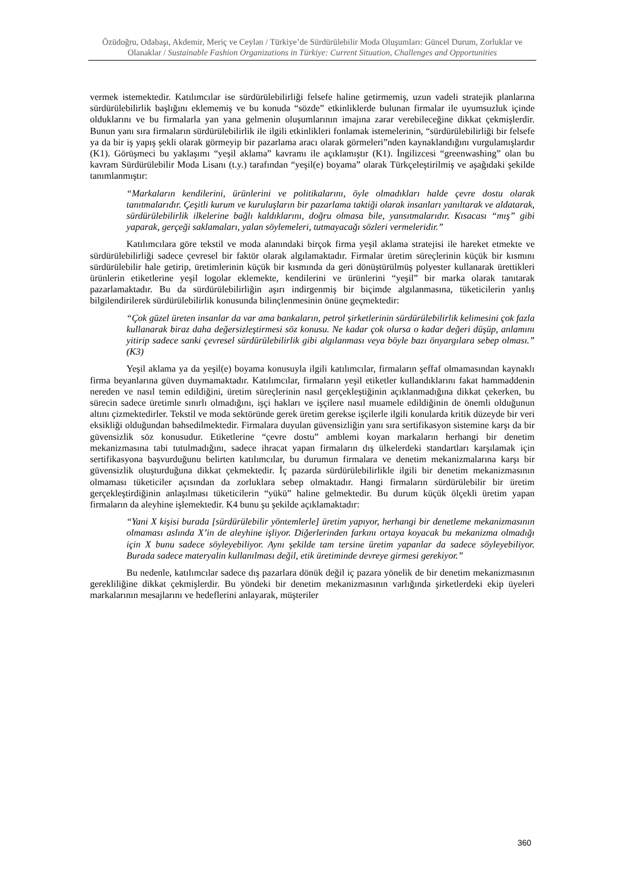Özüdoğru, Odabaşı, Akdemir, Meriç ve Ceylan / Türkiye’de Sürdürülebilir Moda Oluşumları: Güncel Durum, Zorluklar ve Olanaklar / Sustainable Fashion Organizations in Türkiye: Current Situation, Challenges and Opportunities
vermek istemektedir. Katılımcılar ise sürdürülebilirliği felsefe haline getirmemiş, uzun vadeli stratejik planlarına sürdürülebilirlik başlığını eklememiş ve bu konuda “sözde” etkinliklerde bulunan firmalar ile uyumsuzluk içinde olduklarını ve bu firmalarla yan yana gelmenin oluşumlarının imajına zarar verebileceğine dikkat çekmişlerdir. Bunun yanı sıra firmaların sürdürülebilirlik ile ilgili etkinlikleri fonlamak istemelerinin, “sürdürülebilirliği bir felsefe ya da bir iş yapış şekli olarak görmeyip bir pazarlama aracı olarak görmeleri”nden kaynaklandığını vurgulamışlardır (K1). Görüşmeci bu yaklaşımı “yeşil aklama” kavramı ile açıklamıştır (K1). İngilizcesi “greenwashing” olan bu kavram Sürdürülebilir Moda Lisanı (t.y.) tarafından “yeşil(e) boyama” olarak Türkçeleştirilmiş ve aşağıdaki şekilde tanımlanmıştır:
“Markaların kendilerini, ürünlerini ve politikalarını, öyle olmadıkları halde çevre dostu olarak tanıtmalarıdır. Çeşitli kurum ve kuruluşların bir pazarlama taktiği olarak insanları yanıltarak ve aldatarak, sürdürülebilirlik ilkelerine bağlı kaldıklarını, doğru olmasa bile, yansıtmalarıdır. Kısacası “mış” gibi yaparak, gerçeği saklamaları, yalan söylemeleri, tutmayacağı sözleri vermeleridir.”
Katılımcılara göre tekstil ve moda alanındaki birçok firma yeşil aklama stratejisi ile hareket etmekte ve sürdürülebilirliği sadece çevresel bir faktör olarak algılamaktadır. Firmalar üretim süreçlerinin küçük bir kısmını sürdürülebilir hale getirip, üretimlerinin küçük bir kısmında da geri dönüştürülmüş polyester kullanarak ürettikleri ürünlerin etiketlerine yeşil logolar eklemekte, kendilerini ve ürünlerini “yeşil” bir marka olarak tanıtarak pazarlamaktadır. Bu da sürdürülebilirliğin aşırı indirgenmiş bir biçimde algılanmasına, tüketicilerin yanlış bilgilendirilerek sürdürülebilirlik konusunda bilinçlenmesinin önüne geçmektedir:
“Çok güzel üreten insanlar da var ama bankaların, petrol şirketlerinin sürdürülebilirlik kelimesini çok fazla kullanarak biraz daha değersizleştirmesi söz konusu. Ne kadar çok olursa o kadar değeri düşüp, anlamını yitirip sadece sanki çevresel sürdürülebilirlik gibi algılanması veya böyle bazı önyargılara sebep olması.” (K3)
Yeşil aklama ya da yeşil(e) boyama konusuyla ilgili katılımcılar, firmaların şeffaf olmamasından kaynaklı firma beyanlarına güven duymamaktadır. Katılımcılar, firmaların yeşil etiketler kullandıklarını fakat hammaddenin nereden ve nasıl temin edildiğini, üretim süreçlerinin nasıl gerçekleştiğinin açıklanmadığına dikkat çekerken, bu sürecin sadece üretimle sınırlı olmadığını, işçi hakları ve işçilere nasıl muamele edildiğinin de önemli olduğunun altını çizmektedirler. Tekstil ve moda sektöründe gerek üretim gerekse işçilerle ilgili konularda kritik düzeyde bir veri eksikliği olduğundan bahsedilmektedir. Firmalara duyulan güvensizliğin yanı sıra sertifikasyon sistemine karşı da bir güvensizlik söz konusudur. Etiketlerine “çevre dostu” amblemi koyan markaların herhangi bir denetim mekanizmasına tabi tutulmadığını, sadece ihracat yapan firmaların dış ülkelerdeki standartları karşılamak için sertifikasyona başvurduğunu belirten katılımcılar, bu durumun firmalara ve denetim mekanizmalarına karşı bir güvensizlik oluşturduğuna dikkat çekmektedir. İç pazarda sürdürülebilirlikle ilgili bir denetim mekanizmasının olmaması tüketiciler açısından da zorluklara sebep olmaktadır. Hangi firmaların sürdürülebilir bir üretim gerçekleştirdiğinin anlaşılması tüketicilerin “yükü” haline gelmektedir. Bu durum küçük ölçekli üretim yapan firmaların da aleyhine işlemektedir. K4 bunu şu şekilde açıklamaktadır:
“Yani X kişisi burada [sürdürülebilir yöntemlerle] üretim yapıyor, herhangi bir denetleme mekanizmasının olmaması aslında X’in de aleyhine işliyor. Diğerlerinden farkını ortaya koyacak bu mekanizma olmadığı için X bunu sadece söyleyebiliyor. Aynı şekilde tam tersine üretim yapanlar da sadece söyleyebiliyor. Burada sadece materyalin kullanılması değil, etik üretiminde devreye girmesi gerekiyor.”
Bu nedenle, katılımcılar sadece dış pazarlara dönük değil iç pazara yönelik de bir denetim mekanizmasının gerekliliğine dikkat çekmişlerdir. Bu yöndeki bir denetim mekanizmasının varlığında şirketlerdeki ekip üyeleri markalarının mesajlarını ve hedeflerini anlayarak, müşteriler
360